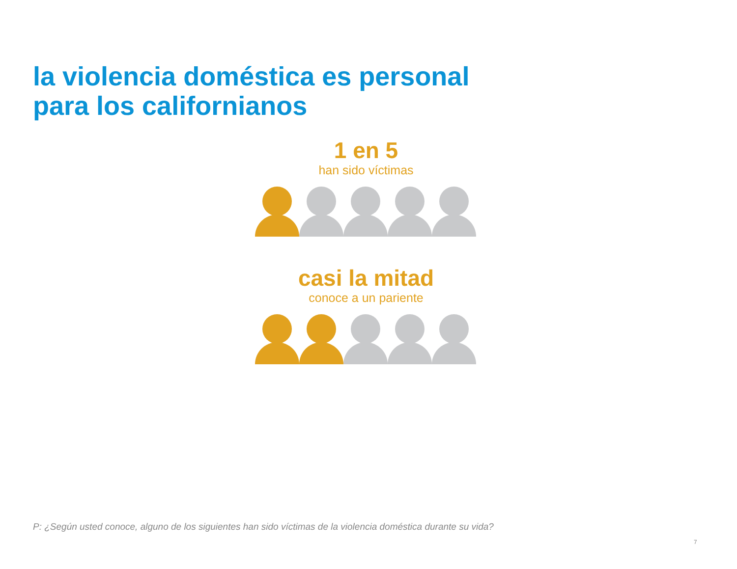la violencia doméstica es personal
para los californianos
1 en 5
han sido víctimas
casi la mitad
conoce a un pariente
P: ¿Según usted conoce, alguno de los siguientes han sido víctimas de la violencia doméstica durante su vida?
7